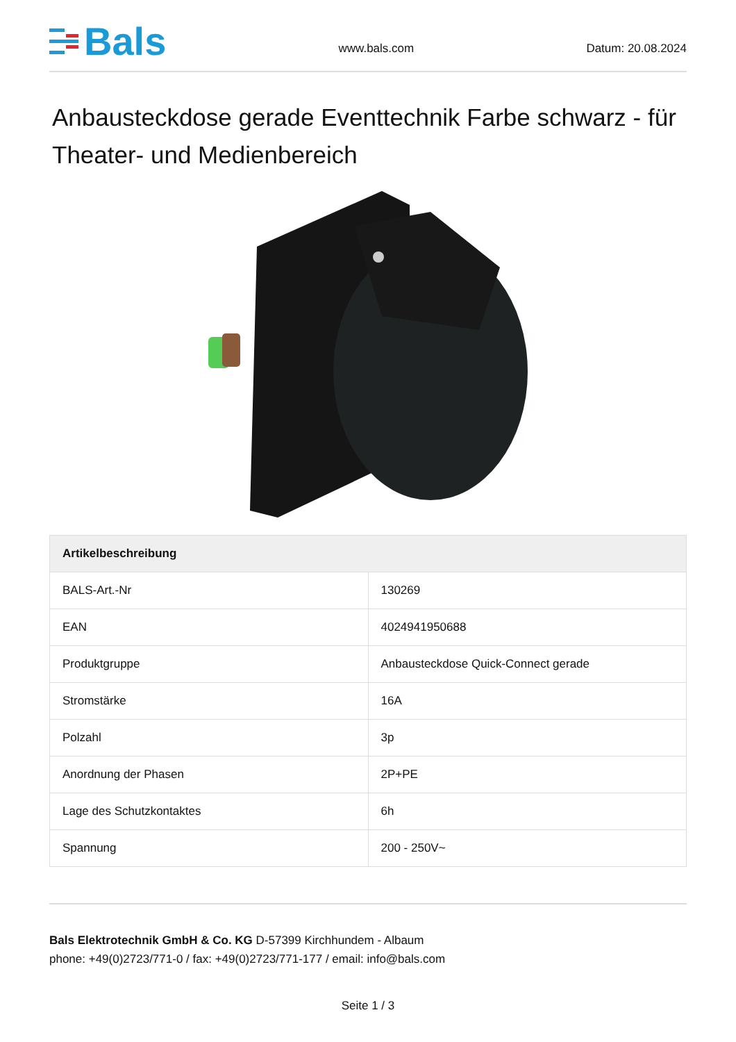Bals
www.bals.com
Datum: 20.08.2024
Anbausteckdose gerade Eventtechnik Farbe schwarz - für Theater- und Medienbereich
| Artikelbeschreibung | |
| --- | --- |
| BALS-Art.-Nr | 130269 |
| EAN | 4024941950688 |
| Produktgruppe | Anbausteckdose Quick-Connect gerade |
| Stromstärke | 16A |
| Polzahl | 3p |
| Anordnung der Phasen | 2P+PE |
| Lage des Schutzkontaktes | 6h |
| Spannung | 200 - 250V~ |
Bals Elektrotechnik GmbH & Co. KG D-57399 Kirchhundem - Albaum
phone: +49(0)2723/771-0 / fax: +49(0)2723/771-177 / email: info@bals.com
Seite 1 / 3